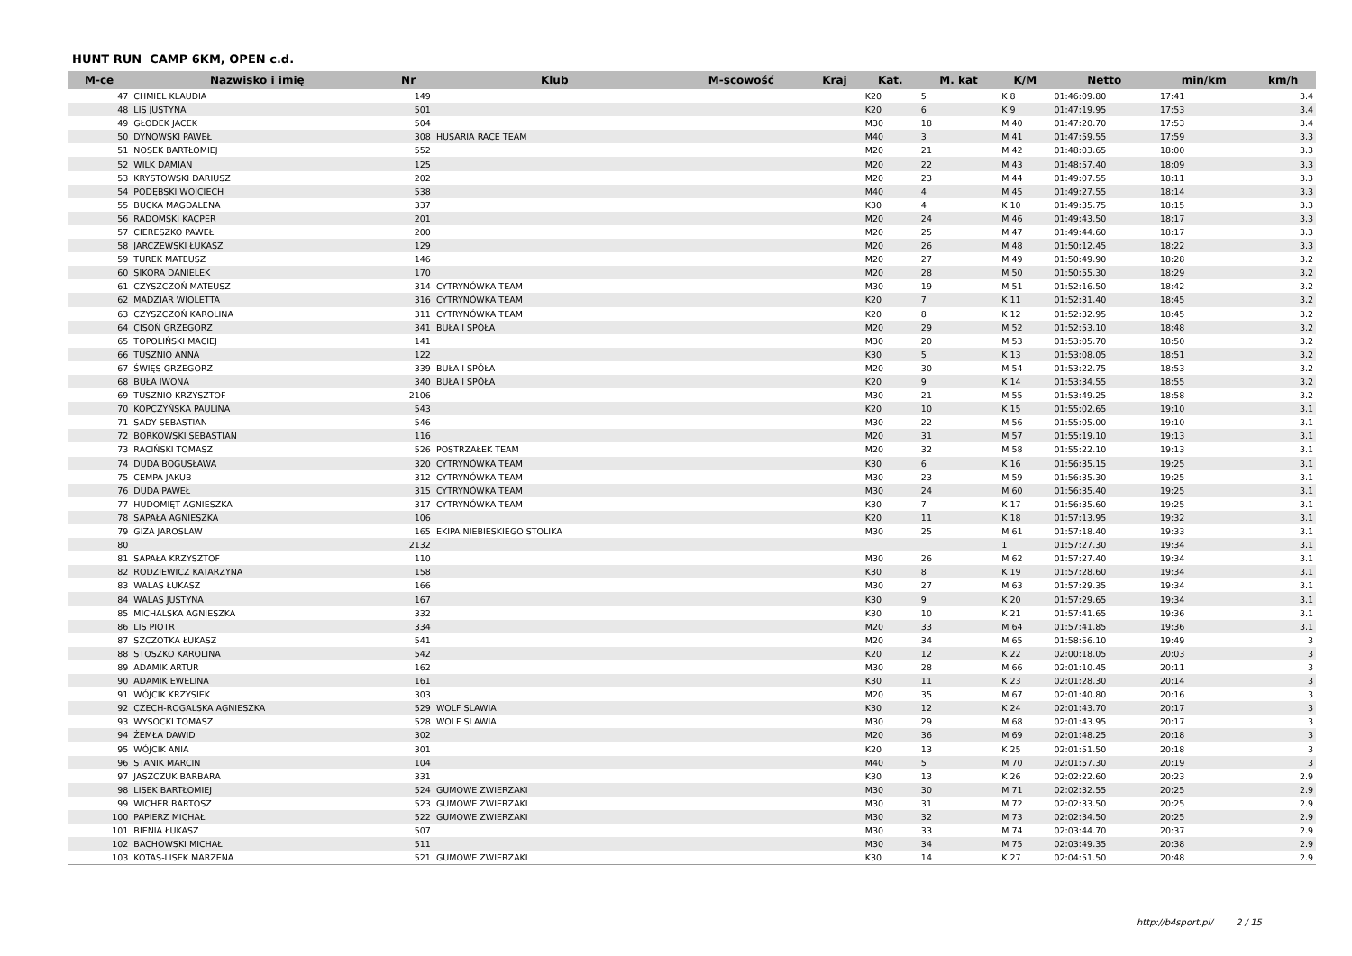HUNT RUN CAMP 6KM, OPEN c.d.
| M-ce | Nazwisko i imię | Nr | Klub | M-scowość | Kraj | Kat. | M. kat | K/M | Netto | min/km | km/h |
| --- | --- | --- | --- | --- | --- | --- | --- | --- | --- | --- | --- |
| 47 | CHMIEL KLAUDIA | 149 | | | | K20 | 5 | K 8 | 01:46:09.80 | 17:41 | 3.4 |
| 48 | LIS JUSTYNA | 501 | | | | K20 | 6 | K 9 | 01:47:19.95 | 17:53 | 3.4 |
| 49 | GŁODEK JACEK | 504 | | | | M30 | 18 | M 40 | 01:47:20.70 | 17:53 | 3.4 |
| 50 | DYNOWSKI PAWEŁ | 308 | HUSARIA RACE TEAM | | | M40 | 3 | M 41 | 01:47:59.55 | 17:59 | 3.3 |
| 51 | NOSEK BARTŁOMIEJ | 552 | | | | M20 | 21 | M 42 | 01:48:03.65 | 18:00 | 3.3 |
| 52 | WILK DAMIAN | 125 | | | | M20 | 22 | M 43 | 01:48:57.40 | 18:09 | 3.3 |
| 53 | KRYSTOWSKI DARIUSZ | 202 | | | | M20 | 23 | M 44 | 01:49:07.55 | 18:11 | 3.3 |
| 54 | PODĘBSKI WOJCIECH | 538 | | | | M40 | 4 | M 45 | 01:49:27.55 | 18:14 | 3.3 |
| 55 | BUCKA MAGDALENA | 337 | | | | K30 | 4 | K 10 | 01:49:35.75 | 18:15 | 3.3 |
| 56 | RADOMSKI KACPER | 201 | | | | M20 | 24 | M 46 | 01:49:43.50 | 18:17 | 3.3 |
| 57 | CIERESZKO PAWEŁ | 200 | | | | M20 | 25 | M 47 | 01:49:44.60 | 18:17 | 3.3 |
| 58 | JARCZEWSKI ŁUKASZ | 129 | | | | M20 | 26 | M 48 | 01:50:12.45 | 18:22 | 3.3 |
| 59 | TUREK MATEUSZ | 146 | | | | M20 | 27 | M 49 | 01:50:49.90 | 18:28 | 3.2 |
| 60 | SIKORA DANIELEK | 170 | | | | M20 | 28 | M 50 | 01:50:55.30 | 18:29 | 3.2 |
| 61 | CZYSZCZOŃ MATEUSZ | 314 | CYTRYNÓWKA TEAM | | | M30 | 19 | M 51 | 01:52:16.50 | 18:42 | 3.2 |
| 62 | MADZIAR WIOLETTA | 316 | CYTRYNÓWKA TEAM | | | K20 | 7 | K 11 | 01:52:31.40 | 18:45 | 3.2 |
| 63 | CZYSZCZOŃ KAROLINA | 311 | CYTRYNÓWKA TEAM | | | K20 | 8 | K 12 | 01:52:32.95 | 18:45 | 3.2 |
| 64 | CISOŃ GRZEGORZ | 341 | BUŁA I SPÓŁA | | | M20 | 29 | M 52 | 01:52:53.10 | 18:48 | 3.2 |
| 65 | TOPOLIŃSKI MACIEJ | 141 | | | | M30 | 20 | M 53 | 01:53:05.70 | 18:50 | 3.2 |
| 66 | TUSZNIO ANNA | 122 | | | | K30 | 5 | K 13 | 01:53:08.05 | 18:51 | 3.2 |
| 67 | ŚWIĘS GRZEGORZ | 339 | BUŁA I SPÓŁA | | | M20 | 30 | M 54 | 01:53:22.75 | 18:53 | 3.2 |
| 68 | BUŁA IWONA | 340 | BUŁA I SPÓŁA | | | K20 | 9 | K 14 | 01:53:34.55 | 18:55 | 3.2 |
| 69 | TUSZNIO KRZYSZTOF | 2106 | | | | M30 | 21 | M 55 | 01:53:49.25 | 18:58 | 3.2 |
| 70 | KOPCZYŃSKA PAULINA | 543 | | | | K20 | 10 | K 15 | 01:55:02.65 | 19:10 | 3.1 |
| 71 | SADY SEBASTIAN | 546 | | | | M30 | 22 | M 56 | 01:55:05.00 | 19:10 | 3.1 |
| 72 | BORKOWSKI SEBASTIAN | 116 | | | | M20 | 31 | M 57 | 01:55:19.10 | 19:13 | 3.1 |
| 73 | RACIŃSKI TOMASZ | 526 | POSTRZAŁEK TEAM | | | M20 | 32 | M 58 | 01:55:22.10 | 19:13 | 3.1 |
| 74 | DUDA BOGUSŁAWA | 320 | CYTRYNÓWKA TEAM | | | K30 | 6 | K 16 | 01:56:35.15 | 19:25 | 3.1 |
| 75 | CEMPA JAKUB | 312 | CYTRYNÓWKA TEAM | | | M30 | 23 | M 59 | 01:56:35.30 | 19:25 | 3.1 |
| 76 | DUDA PAWEŁ | 315 | CYTRYNÓWKA TEAM | | | M30 | 24 | M 60 | 01:56:35.40 | 19:25 | 3.1 |
| 77 | HUDOMIĘT AGNIESZKA | 317 | CYTRYNÓWKA TEAM | | | K30 | 7 | K 17 | 01:56:35.60 | 19:25 | 3.1 |
| 78 | SAPAŁA AGNIESZKA | 106 | | | | K20 | 11 | K 18 | 01:57:13.95 | 19:32 | 3.1 |
| 79 | GIZA JAROSLAW | 165 | EKIPA NIEBIESKIEGO STOLIKA | | | M30 | 25 | M 61 | 01:57:18.40 | 19:33 | 3.1 |
| 80 | | 2132 | | | | | | 1 | 01:57:27.30 | 19:34 | 3.1 |
| 81 | SAPAŁA KRZYSZTOF | 110 | | | | M30 | 26 | M 62 | 01:57:27.40 | 19:34 | 3.1 |
| 82 | RODZIEWICZ KATARZYNA | 158 | | | | K30 | 8 | K 19 | 01:57:28.60 | 19:34 | 3.1 |
| 83 | WALAS ŁUKASZ | 166 | | | | M30 | 27 | M 63 | 01:57:29.35 | 19:34 | 3.1 |
| 84 | WALAS JUSTYNA | 167 | | | | K30 | 9 | K 20 | 01:57:29.65 | 19:34 | 3.1 |
| 85 | MICHALSKA AGNIESZKA | 332 | | | | K30 | 10 | K 21 | 01:57:41.65 | 19:36 | 3.1 |
| 86 | LIS PIOTR | 334 | | | | M20 | 33 | M 64 | 01:57:41.85 | 19:36 | 3.1 |
| 87 | SZCZOTKA ŁUKASZ | 541 | | | | M20 | 34 | M 65 | 01:58:56.10 | 19:49 | 3 |
| 88 | STOSZKO KAROLINA | 542 | | | | K20 | 12 | K 22 | 02:00:18.05 | 20:03 | 3 |
| 89 | ADAMIK ARTUR | 162 | | | | M30 | 28 | M 66 | 02:01:10.45 | 20:11 | 3 |
| 90 | ADAMIK EWELINA | 161 | | | | K30 | 11 | K 23 | 02:01:28.30 | 20:14 | 3 |
| 91 | WÓJCIK KRZYSIEK | 303 | | | | M20 | 35 | M 67 | 02:01:40.80 | 20:16 | 3 |
| 92 | CZECH-ROGALSKA AGNIESZKA | 529 | WOLF SLAWIA | | | K30 | 12 | K 24 | 02:01:43.70 | 20:17 | 3 |
| 93 | WYSOCKI TOMASZ | 528 | WOLF SLAWIA | | | M30 | 29 | M 68 | 02:01:43.95 | 20:17 | 3 |
| 94 | ŻEMŁA DAWID | 302 | | | | M20 | 36 | M 69 | 02:01:48.25 | 20:18 | 3 |
| 95 | WÓJCIK ANIA | 301 | | | | K20 | 13 | K 25 | 02:01:51.50 | 20:18 | 3 |
| 96 | STANIK MARCIN | 104 | | | | M40 | 5 | M 70 | 02:01:57.30 | 20:19 | 3 |
| 97 | JASZCZUK BARBARA | 331 | | | | K30 | 13 | K 26 | 02:02:22.60 | 20:23 | 2.9 |
| 98 | LISEK BARTŁOMIEJ | 524 | GUMOWE ZWIERZAKI | | | M30 | 30 | M 71 | 02:02:32.55 | 20:25 | 2.9 |
| 99 | WICHER BARTOSZ | 523 | GUMOWE ZWIERZAKI | | | M30 | 31 | M 72 | 02:02:33.50 | 20:25 | 2.9 |
| 100 | PAPIERZ MICHAŁ | 522 | GUMOWE ZWIERZAKI | | | M30 | 32 | M 73 | 02:02:34.50 | 20:25 | 2.9 |
| 101 | BIENIA ŁUKASZ | 507 | | | | M30 | 33 | M 74 | 02:03:44.70 | 20:37 | 2.9 |
| 102 | BACHOWSKI MICHAŁ | 511 | | | | M30 | 34 | M 75 | 02:03:49.35 | 20:38 | 2.9 |
| 103 | KOTAS-LISEK MARZENA | 521 | GUMOWE ZWIERZAKI | | | K30 | 14 | K 27 | 02:04:51.50 | 20:48 | 2.9 |
http://b4sport.pl/ 2 / 15